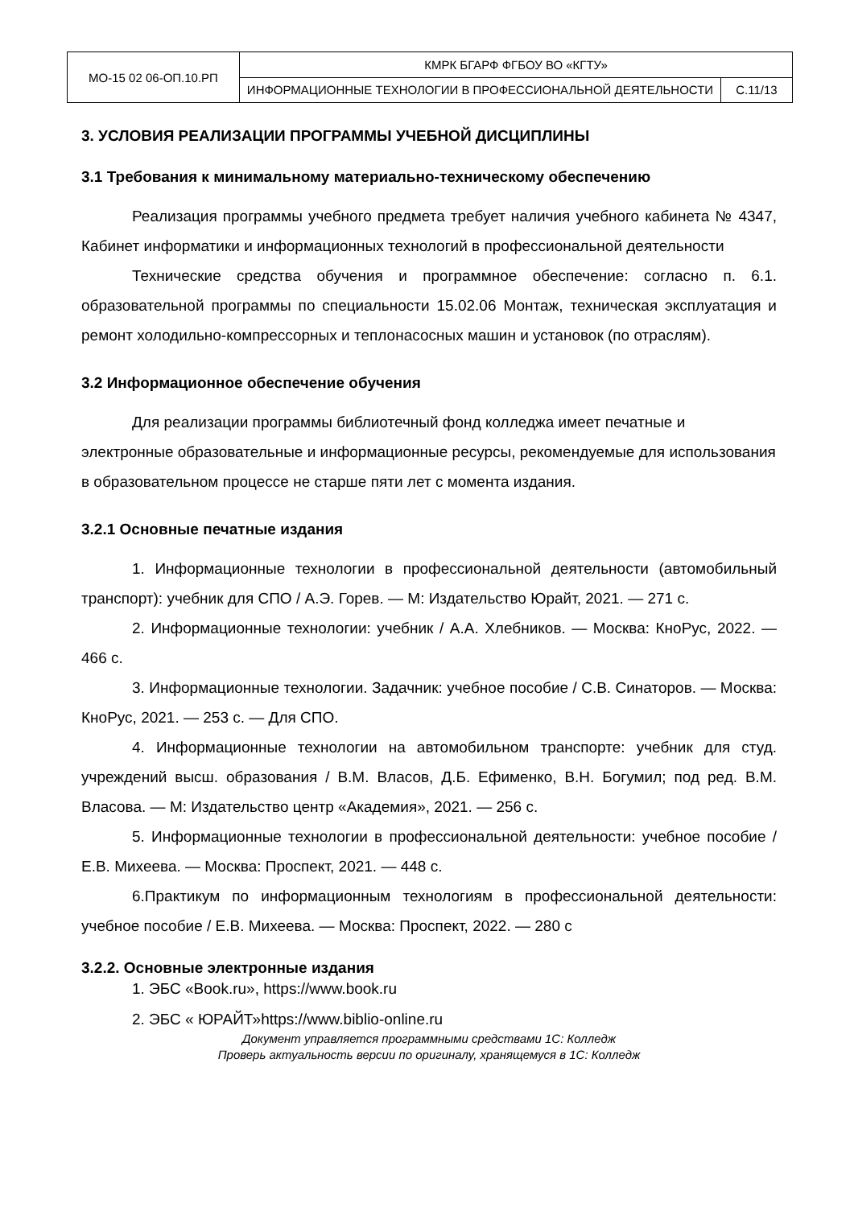| МО-15 02 06-ОП.10.РП | КМРК БГАРФ ФГБОУ ВО «КГТУ» | |
| | ИНФОРМАЦИОННЫЕ ТЕХНОЛОГИИ В ПРОФЕССИОНАЛЬНОЙ ДЕЯТЕЛЬНОСТИ | С.11/13 |
3. УСЛОВИЯ РЕАЛИЗАЦИИ ПРОГРАММЫ УЧЕБНОЙ ДИСЦИПЛИНЫ
3.1 Требования к минимальному материально-техническому обеспечению
Реализация программы учебного предмета требует наличия учебного кабинета № 4347, Кабинет информатики и информационных технологий в профессиональной деятельности
Технические средства обучения и программное обеспечение: согласно п. 6.1. образовательной программы по специальности 15.02.06 Монтаж, техническая эксплуатация и ремонт холодильно-компрессорных и теплонасосных машин и установок (по отраслям).
3.2 Информационное обеспечение обучения
Для реализации программы библиотечный фонд колледжа имеет печатные и электронные образовательные и информационные ресурсы, рекомендуемые для использования в образовательном процессе не старше пяти лет с момента издания.
3.2.1 Основные печатные издания
1. Информационные технологии в профессиональной деятельности (автомобильный транспорт): учебник для СПО / А.Э. Горев. — М: Издательство Юрайт, 2021. — 271 с.
2. Информационные технологии: учебник / А.А. Хлебников. — Москва: КноРус, 2022. — 466 с.
3. Информационные технологии. Задачник: учебное пособие / С.В. Синаторов. — Москва: КноРус, 2021. — 253 с. — Для СПО.
4. Информационные технологии на автомобильном транспорте: учебник для студ. учреждений высш. образования / В.М. Власов, Д.Б. Ефименко, В.Н. Богумил; под ред. В.М. Власова. — М: Издательство центр «Академия», 2021. — 256 с.
5. Информационные технологии в профессиональной деятельности: учебное пособие / Е.В. Михеева. — Москва: Проспект, 2021. — 448 с.
6.Практикум по информационным технологиям в профессиональной деятельности: учебное пособие / Е.В. Михеева. — Москва: Проспект, 2022. — 280 с
3.2.2. Основные электронные издания
1. ЭБС «Book.ru», https://www.book.ru
2. ЭБС « ЮРАЙТ»https://www.biblio-online.ru
Документ управляется программными средствами 1С: Колледж
Проверь актуальность версии по оригиналу, хранящемуся в 1С: Колледж